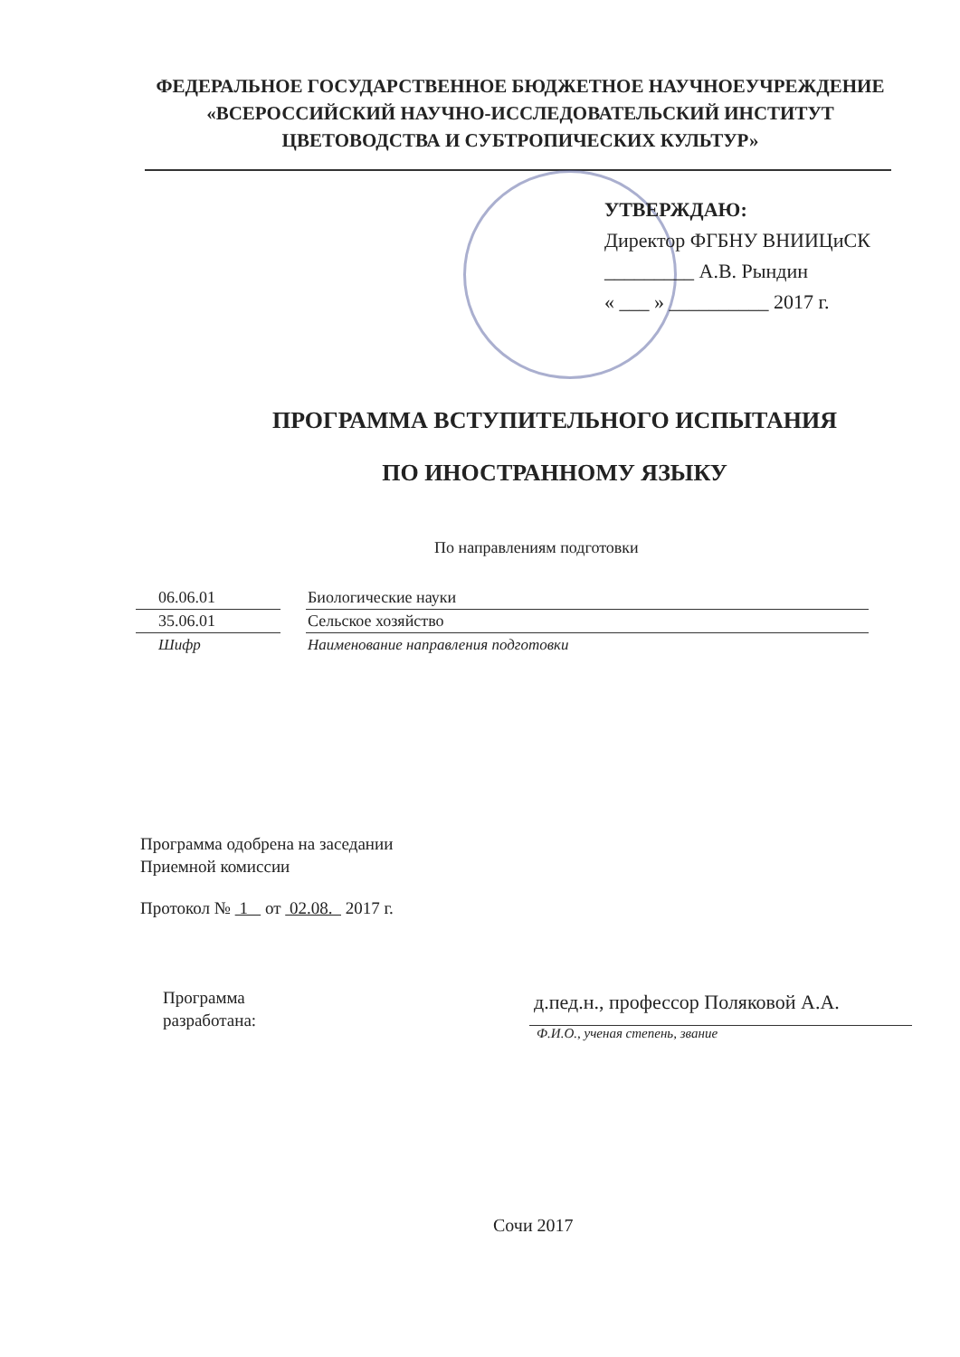ФЕДЕРАЛЬНОЕ ГОСУДАРСТВЕННОЕ БЮДЖЕТНОЕ НАУЧНОЕУЧРЕЖДЕНИЕ
«ВСЕРОССИЙСКИЙ НАУЧНО-ИССЛЕДОВАТЕЛЬСКИЙ ИНСТИТУТ
ЦВЕТОВОДСТВА И СУБТРОПИЧЕСКИХ КУЛЬТУР»
УТВЕРЖДАЮ:
Директор ФГБНУ ВНИИЦиСК
_________ А.В. Рындин
« ___ » __________ 2017 г.
ПРОГРАММА ВСТУПИТЕЛЬНОГО ИСПЫТАНИЯ
ПО ИНОСТРАННОМУ ЯЗЫКУ
По направлениям подготовки
06.06.01 Биологические науки
35.06.01 Сельское хозяйство
Шифр Наименование направления подготовки
Программа одобрена на заседании
Приемной комиссии
Протокол № 1 от 02.08. 2017 г.
Программа
разработана:
д.пед.н., профессор Поляковой А.А.
Ф.И.О., ученая степень, звание
Сочи 2017